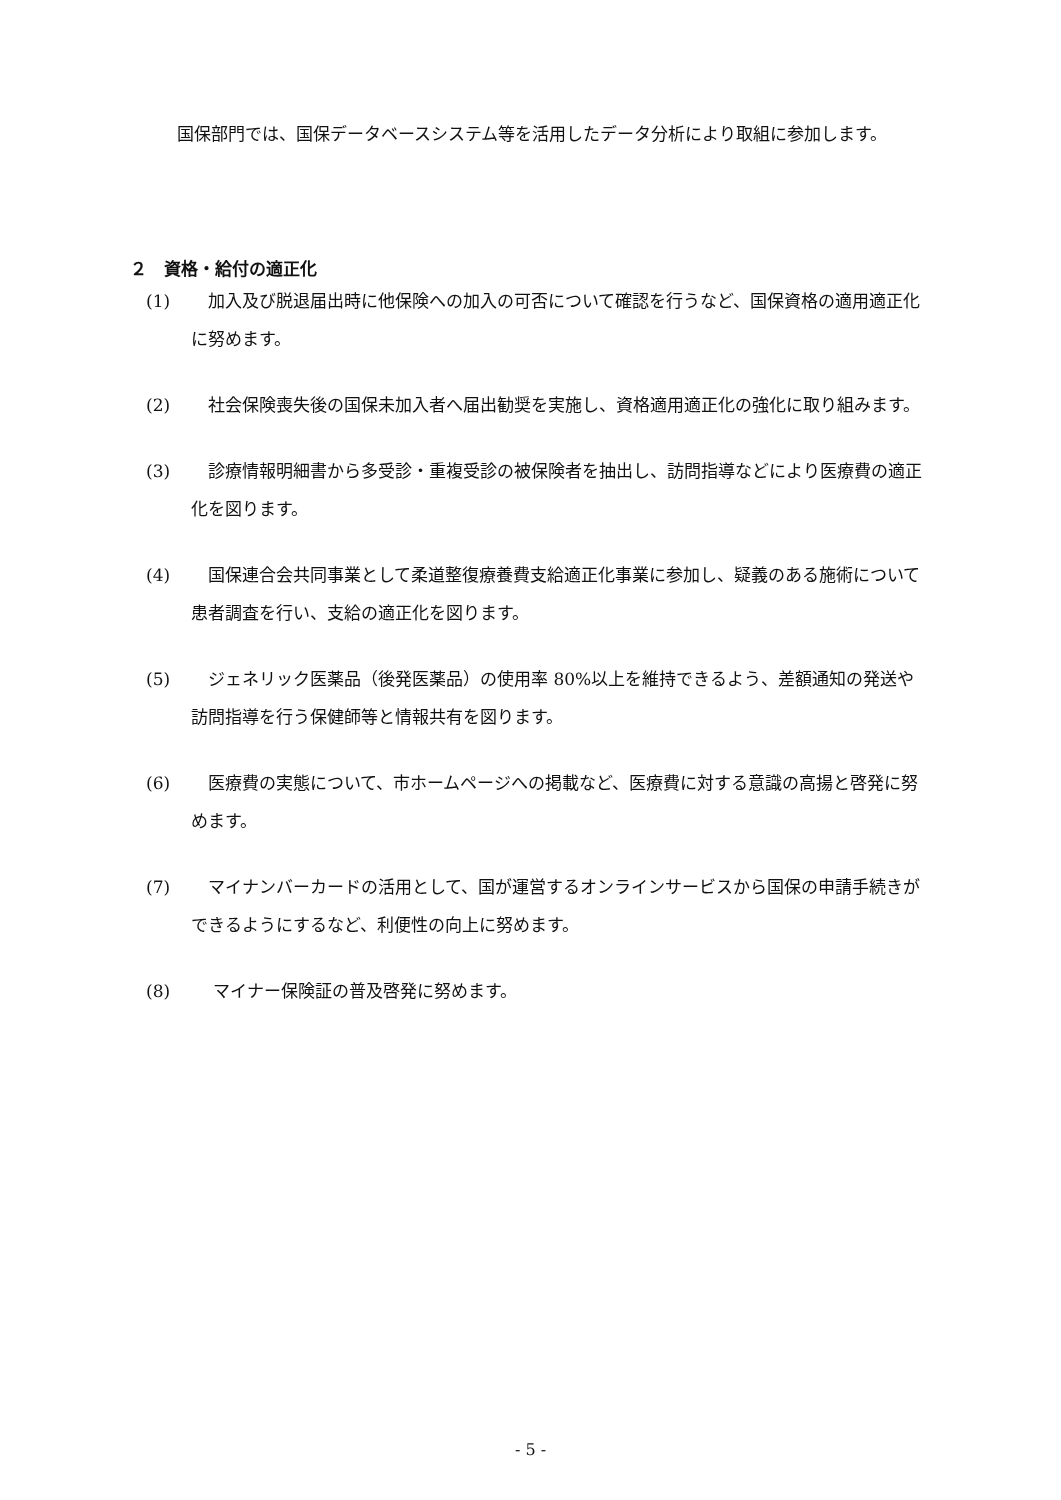国保部門では、国保データベースシステム等を活用したデータ分析により取組に参加します。
２　資格・給付の適正化
(1)　加入及び脱退届出時に他保険への加入の可否について確認を行うなど、国保資格の適用適正化に努めます。
(2)　社会保険喪失後の国保未加入者へ届出勧奨を実施し、資格適用適正化の強化に取り組みます。
(3)　診療情報明細書から多受診・重複受診の被保険者を抽出し、訪問指導などにより医療費の適正化を図ります。
(4)　国保連合会共同事業として柔道整復療養費支給適正化事業に参加し、疑義のある施術について患者調査を行い、支給の適正化を図ります。
(5)　ジェネリック医薬品（後発医薬品）の使用率 80%以上を維持できるよう、差額通知の発送や訪問指導を行う保健師等と情報共有を図ります。
(6)　医療費の実態について、市ホームページへの掲載など、医療費に対する意識の高揚と啓発に努めます。
(7)　マイナンバーカードの活用として、国が運営するオンラインサービスから国保の申請手続きができるようにするなど、利便性の向上に努めます。
(8)　 マイナー保険証の普及啓発に努めます。
- 5 -